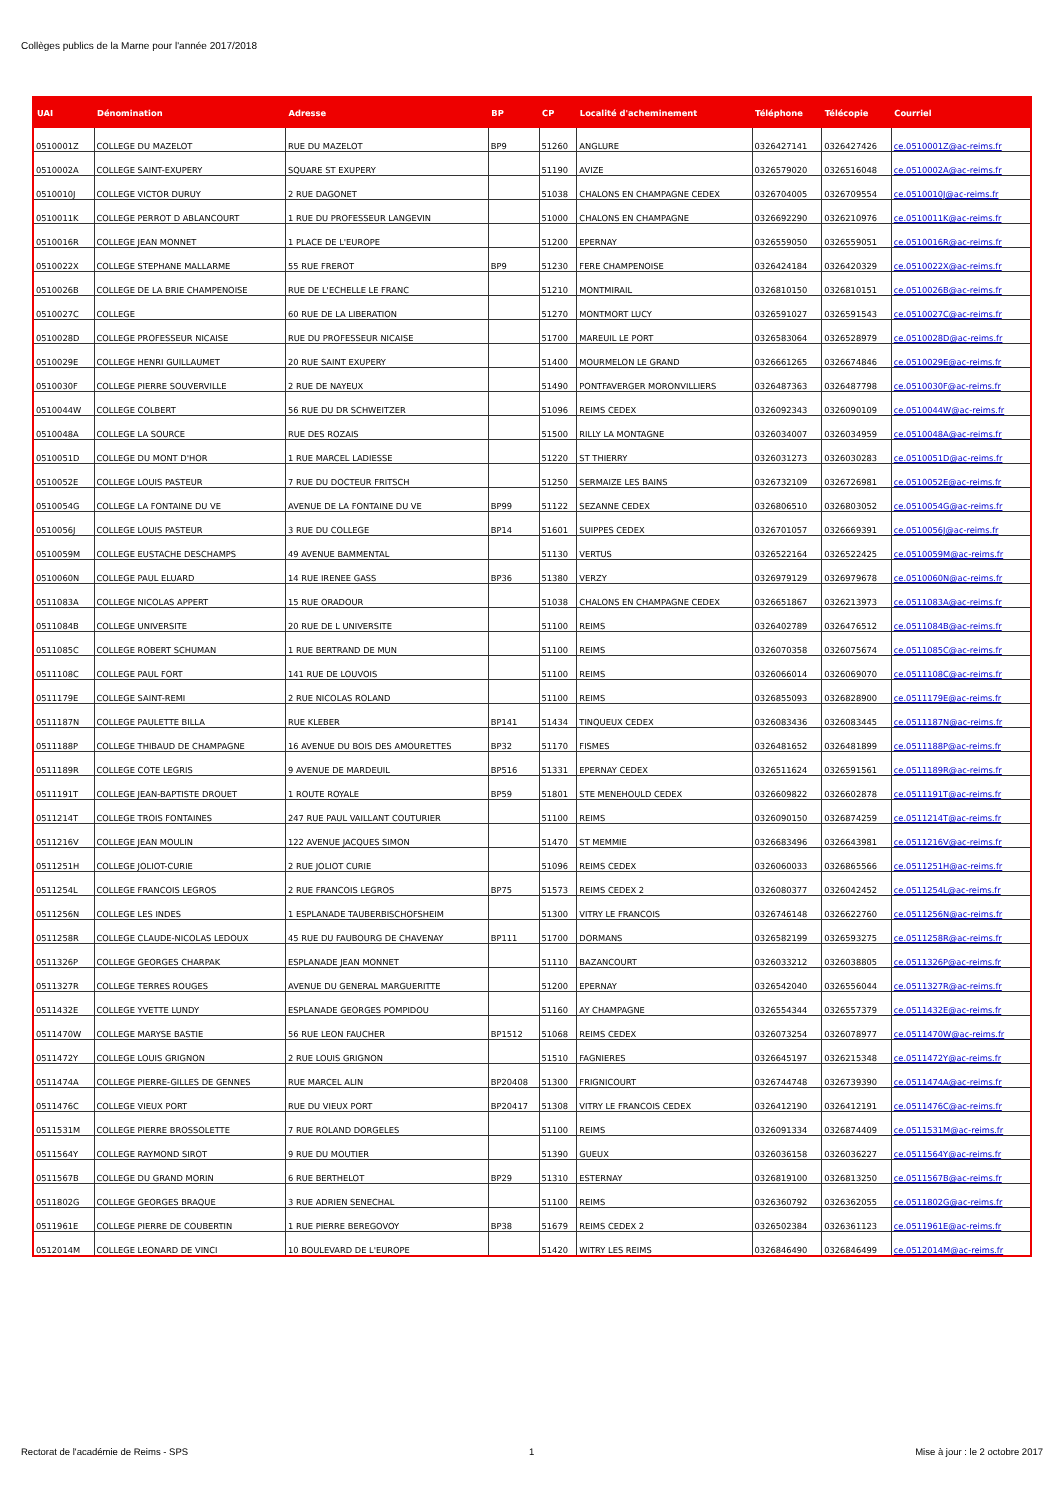Collèges publics de la Marne pour l'année 2017/2018
| UAI | Dénomination | Adresse | BP | CP | Localité d'acheminement | Téléphone | Télécopie | Courriel |
| --- | --- | --- | --- | --- | --- | --- | --- | --- |
| 0510001Z | COLLEGE DU MAZELOT | RUE DU MAZELOT | BP9 | 51260 | ANGLURE | 0326427141 | 0326427426 | ce.0510001Z@ac-reims.fr |
| 0510002A | COLLEGE SAINT-EXUPERY | SQUARE ST EXUPERY | | 51190 | AVIZE | 0326579020 | 0326516048 | ce.0510002A@ac-reims.fr |
| 0510010J | COLLEGE VICTOR DURUY | 2 RUE DAGONET | | 51038 | CHALONS EN CHAMPAGNE CEDEX | 0326704005 | 0326709554 | ce.0510010J@ac-reims.fr |
| 0510011K | COLLEGE PERROT D ABLANCOURT | 1 RUE DU PROFESSEUR LANGEVIN | | 51000 | CHALONS EN CHAMPAGNE | 0326692290 | 0326210976 | ce.0510011K@ac-reims.fr |
| 0510016R | COLLEGE JEAN MONNET | 1 PLACE DE L'EUROPE | | 51200 | EPERNAY | 0326559050 | 0326559051 | ce.0510016R@ac-reims.fr |
| 0510022X | COLLEGE STEPHANE MALLARME | 55 RUE FREROT | BP9 | 51230 | FERE CHAMPENOISE | 0326424184 | 0326420329 | ce.0510022X@ac-reims.fr |
| 0510026B | COLLEGE DE LA BRIE CHAMPENOISE | RUE DE L'ECHELLE LE FRANC | | 51210 | MONTMIRAIL | 0326810150 | 0326810151 | ce.0510026B@ac-reims.fr |
| 0510027C | COLLEGE | 60 RUE DE LA LIBERATION | | 51270 | MONTMORT LUCY | 0326591027 | 0326591543 | ce.0510027C@ac-reims.fr |
| 0510028D | COLLEGE PROFESSEUR NICAISE | RUE DU PROFESSEUR NICAISE | | 51700 | MAREUIL LE PORT | 0326583064 | 0326528979 | ce.0510028D@ac-reims.fr |
| 0510029E | COLLEGE HENRI GUILLAUMET | 20 RUE SAINT EXUPERY | | 51400 | MOURMELON LE GRAND | 0326661265 | 0326674846 | ce.0510029E@ac-reims.fr |
| 0510030F | COLLEGE PIERRE SOUVERVILLE | 2 RUE DE NAYEUX | | 51490 | PONTFAVERGER MORONVILLIERS | 0326487363 | 0326487798 | ce.0510030F@ac-reims.fr |
| 0510044W | COLLEGE COLBERT | 56 RUE DU DR SCHWEITZER | | 51096 | REIMS CEDEX | 0326092343 | 0326090109 | ce.0510044W@ac-reims.fr |
| 0510048A | COLLEGE LA SOURCE | RUE DES ROZAIS | | 51500 | RILLY LA MONTAGNE | 0326034007 | 0326034959 | ce.0510048A@ac-reims.fr |
| 0510051D | COLLEGE DU MONT D'HOR | 1 RUE MARCEL LADIESSE | | 51220 | ST THIERRY | 0326031273 | 0326030283 | ce.0510051D@ac-reims.fr |
| 0510052E | COLLEGE LOUIS PASTEUR | 7 RUE DU DOCTEUR FRITSCH | | 51250 | SERMAIZE LES BAINS | 0326732109 | 0326726981 | ce.0510052E@ac-reims.fr |
| 0510054G | COLLEGE LA FONTAINE DU VE | AVENUE DE LA FONTAINE DU VE | BP99 | 51122 | SEZANNE CEDEX | 0326806510 | 0326803052 | ce.0510054G@ac-reims.fr |
| 0510056J | COLLEGE LOUIS PASTEUR | 3 RUE DU COLLEGE | BP14 | 51601 | SUIPPES CEDEX | 0326701057 | 0326669391 | ce.0510056J@ac-reims.fr |
| 0510059M | COLLEGE EUSTACHE DESCHAMPS | 49 AVENUE BAMMENTAL | | 51130 | VERTUS | 0326522164 | 0326522425 | ce.0510059M@ac-reims.fr |
| 0510060N | COLLEGE PAUL ELUARD | 14 RUE IRENEE GASS | BP36 | 51380 | VERZY | 0326979129 | 0326979678 | ce.0510060N@ac-reims.fr |
| 0511083A | COLLEGE NICOLAS APPERT | 15 RUE ORADOUR | | 51038 | CHALONS EN CHAMPAGNE CEDEX | 0326651867 | 0326213973 | ce.0511083A@ac-reims.fr |
| 0511084B | COLLEGE UNIVERSITE | 20 RUE DE L UNIVERSITE | | 51100 | REIMS | 0326402789 | 0326476512 | ce.0511084B@ac-reims.fr |
| 0511085C | COLLEGE ROBERT SCHUMAN | 1 RUE BERTRAND DE MUN | | 51100 | REIMS | 0326070358 | 0326075674 | ce.0511085C@ac-reims.fr |
| 0511108C | COLLEGE PAUL FORT | 141 RUE DE LOUVOIS | | 51100 | REIMS | 0326066014 | 0326069070 | ce.0511108C@ac-reims.fr |
| 0511179E | COLLEGE SAINT-REMI | 2 RUE NICOLAS ROLAND | | 51100 | REIMS | 0326855093 | 0326828900 | ce.0511179E@ac-reims.fr |
| 0511187N | COLLEGE PAULETTE BILLA | RUE KLEBER | BP141 | 51434 | TINQUEUX CEDEX | 0326083436 | 0326083445 | ce.0511187N@ac-reims.fr |
| 0511188P | COLLEGE THIBAUD DE CHAMPAGNE | 16 AVENUE DU BOIS DES AMOURETTES | BP32 | 51170 | FISMES | 0326481652 | 0326481899 | ce.0511188P@ac-reims.fr |
| 0511189R | COLLEGE COTE LEGRIS | 9 AVENUE DE MARDEUIL | BP516 | 51331 | EPERNAY CEDEX | 0326511624 | 0326591561 | ce.0511189R@ac-reims.fr |
| 0511191T | COLLEGE JEAN-BAPTISTE DROUET | 1 ROUTE ROYALE | BP59 | 51801 | STE MENEHOULD CEDEX | 0326609822 | 0326602878 | ce.0511191T@ac-reims.fr |
| 0511214T | COLLEGE TROIS FONTAINES | 247 RUE PAUL VAILLANT COUTURIER | | 51100 | REIMS | 0326090150 | 0326874259 | ce.0511214T@ac-reims.fr |
| 0511216V | COLLEGE JEAN MOULIN | 122 AVENUE JACQUES SIMON | | 51470 | ST MEMMIE | 0326683496 | 0326643981 | ce.0511216V@ac-reims.fr |
| 0511251H | COLLEGE JOLIOT-CURIE | 2 RUE JOLIOT CURIE | | 51096 | REIMS CEDEX | 0326060033 | 0326865566 | ce.0511251H@ac-reims.fr |
| 0511254L | COLLEGE FRANCOIS LEGROS | 2 RUE FRANCOIS LEGROS | BP75 | 51573 | REIMS CEDEX 2 | 0326080377 | 0326042452 | ce.0511254L@ac-reims.fr |
| 0511256N | COLLEGE LES INDES | 1 ESPLANADE TAUBERBISCHOFSHEIM | | 51300 | VITRY LE FRANCOIS | 0326746148 | 0326622760 | ce.0511256N@ac-reims.fr |
| 0511258R | COLLEGE CLAUDE-NICOLAS LEDOUX | 45 RUE DU FAUBOURG DE CHAVENAY | BP111 | 51700 | DORMANS | 0326582199 | 0326593275 | ce.0511258R@ac-reims.fr |
| 0511326P | COLLEGE GEORGES CHARPAK | ESPLANADE JEAN MONNET | | 51110 | BAZANCOURT | 0326033212 | 0326038805 | ce.0511326P@ac-reims.fr |
| 0511327R | COLLEGE TERRES ROUGES | AVENUE DU GENERAL MARGUERITTE | | 51200 | EPERNAY | 0326542040 | 0326556044 | ce.0511327R@ac-reims.fr |
| 0511432E | COLLEGE YVETTE LUNDY | ESPLANADE GEORGES POMPIDOU | | 51160 | AY CHAMPAGNE | 0326554344 | 0326557379 | ce.0511432E@ac-reims.fr |
| 0511470W | COLLEGE MARYSE BASTIE | 56 RUE LEON FAUCHER | BP1512 | 51068 | REIMS CEDEX | 0326073254 | 0326078977 | ce.0511470W@ac-reims.fr |
| 0511472Y | COLLEGE LOUIS GRIGNON | 2 RUE LOUIS GRIGNON | | 51510 | FAGNIERES | 0326645197 | 0326215348 | ce.0511472Y@ac-reims.fr |
| 0511474A | COLLEGE PIERRE-GILLES DE GENNES | RUE MARCEL ALIN | BP20408 | 51300 | FRIGNICOURT | 0326744748 | 0326739390 | ce.0511474A@ac-reims.fr |
| 0511476C | COLLEGE VIEUX PORT | RUE DU VIEUX PORT | BP20417 | 51308 | VITRY LE FRANCOIS CEDEX | 0326412190 | 0326412191 | ce.0511476C@ac-reims.fr |
| 0511531M | COLLEGE PIERRE BROSSOLETTE | 7 RUE ROLAND DORGELES | | 51100 | REIMS | 0326091334 | 0326874409 | ce.0511531M@ac-reims.fr |
| 0511564Y | COLLEGE RAYMOND SIROT | 9 RUE DU MOUTIER | | 51390 | GUEUX | 0326036158 | 0326036227 | ce.0511564Y@ac-reims.fr |
| 0511567B | COLLEGE DU GRAND MORIN | 6 RUE BERTHELOT | BP29 | 51310 | ESTERNAY | 0326819100 | 0326813250 | ce.0511567B@ac-reims.fr |
| 0511802G | COLLEGE GEORGES BRAQUE | 3 RUE ADRIEN SENECHAL | | 51100 | REIMS | 0326360792 | 0326362055 | ce.0511802G@ac-reims.fr |
| 0511961E | COLLEGE PIERRE DE COUBERTIN | 1 RUE PIERRE BEREGOVOY | BP38 | 51679 | REIMS CEDEX 2 | 0326502384 | 0326361123 | ce.0511961E@ac-reims.fr |
| 0512014M | COLLEGE LEONARD DE VINCI | 10 BOULEVARD DE L'EUROPE | | 51420 | WITRY LES REIMS | 0326846490 | 0326846499 | ce.0512014M@ac-reims.fr |
Rectorat de l'académie de Reims - SPS
1
Mise à jour : le 2 octobre 2017